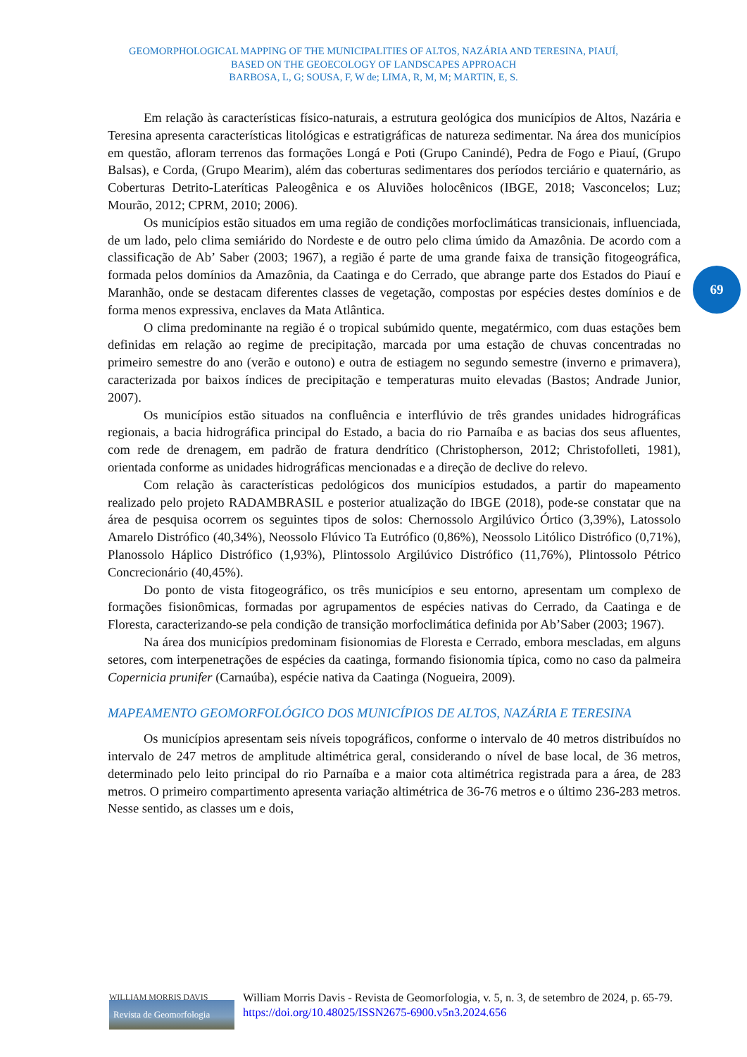GEOMORPHOLOGICAL MAPPING OF THE MUNICIPALITIES OF ALTOS, NAZÁRIA AND TERESINA, PIAUÍ,
BASED ON THE GEOECOLOGY OF LANDSCAPES APPROACH
BARBOSA, L, G; SOUSA, F, W de; LIMA, R, M, M; MARTIN, E, S.
69
Em relação às características físico-naturais, a estrutura geológica dos municípios de Altos, Nazária e Teresina apresenta características litológicas e estratigráficas de natureza sedimentar. Na área dos municípios em questão, afloram terrenos das formações Longá e Poti (Grupo Canindé), Pedra de Fogo e Piauí, (Grupo Balsas), e Corda, (Grupo Mearim), além das coberturas sedimentares dos períodos terciário e quaternário, as Coberturas Detrito-Lateríticas Paleogênica e os Aluviões holocênicos (IBGE, 2018; Vasconcelos; Luz; Mourão, 2012; CPRM, 2010; 2006).
Os municípios estão situados em uma região de condições morfoclimáticas transicionais, influenciada, de um lado, pelo clima semiárido do Nordeste e de outro pelo clima úmido da Amazônia. De acordo com a classificação de Ab’ Saber (2003; 1967), a região é parte de uma grande faixa de transição fitogeográfica, formada pelos domínios da Amazônia, da Caatinga e do Cerrado, que abrange parte dos Estados do Piauí e Maranhão, onde se destacam diferentes classes de vegetação, compostas por espécies destes domínios e de forma menos expressiva, enclaves da Mata Atlântica.
O clima predominante na região é o tropical subúmido quente, megatérmico, com duas estações bem definidas em relação ao regime de precipitação, marcada por uma estação de chuvas concentradas no primeiro semestre do ano (verão e outono) e outra de estiagem no segundo semestre (inverno e primavera), caracterizada por baixos índices de precipitação e temperaturas muito elevadas (Bastos; Andrade Junior, 2007).
Os municípios estão situados na confluência e interflúvio de três grandes unidades hidrográficas regionais, a bacia hidrográfica principal do Estado, a bacia do rio Parnaíba e as bacias dos seus afluentes, com rede de drenagem, em padrão de fratura dendrítico (Christopherson, 2012; Christofolleti, 1981), orientada conforme as unidades hidrográficas mencionadas e a direção de declive do relevo.
Com relação às características pedológicos dos municípios estudados, a partir do mapeamento realizado pelo projeto RADAMBRASIL e posterior atualização do IBGE (2018), pode-se constatar que na área de pesquisa ocorrem os seguintes tipos de solos: Chernossolo Argilúvico Órtico (3,39%), Latossolo Amarelo Distrófico (40,34%), Neossolo Flúvico Ta Eutrófico (0,86%), Neossolo Litólico Distrófico (0,71%), Planossolo Háplico Distrófico (1,93%), Plintossolo Argilúvico Distrófico (11,76%), Plintossolo Pétrico Concrecionário (40,45%).
Do ponto de vista fitogeográfico, os três municípios e seu entorno, apresentam um complexo de formações fisionômicas, formadas por agrupamentos de espécies nativas do Cerrado, da Caatinga e de Floresta, caracterizando-se pela condição de transição morfoclimática definida por Ab’Saber (2003; 1967).
Na área dos municípios predominam fisionomias de Floresta e Cerrado, embora mescladas, em alguns setores, com interpenetrações de espécies da caatinga, formando fisionomia típica, como no caso da palmeira Copernicia prunifer (Carnaúba), espécie nativa da Caatinga (Nogueira, 2009).
MAPEAMENTO GEOMORFOLÓGICO DOS MUNICÍPIOS DE ALTOS, NAZÁRIA E TERESINA
Os municípios apresentam seis níveis topográficos, conforme o intervalo de 40 metros distribuídos no intervalo de 247 metros de amplitude altimétrica geral, considerando o nível de base local, de 36 metros, determinado pelo leito principal do rio Parnaíba e a maior cota altimétrica registrada para a área, de 283 metros. O primeiro compartimento apresenta variação altimétrica de 36-76 metros e o último 236-283 metros. Nesse sentido, as classes um e dois,
WILLIAM MORRIS DAVIS
Revista de Geomorfologia
William Morris Davis - Revista de Geomorfologia, v. 5, n. 3, de setembro de 2024, p. 65-79. https://doi.org/10.48025/ISSN2675-6900.v5n3.2024.656